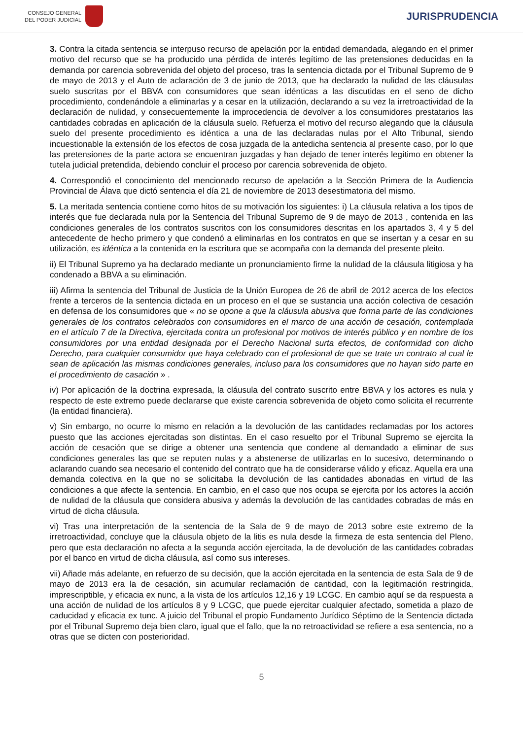CONSEJO GENERAL
DEL PODER JUDICIAL
JURISPRUDENCIA
3. Contra la citada sentencia se interpuso recurso de apelación por la entidad demandada, alegando en el primer motivo del recurso que se ha producido una pérdida de interés legítimo de las pretensiones deducidas en la demanda por carencia sobrevenida del objeto del proceso, tras la sentencia dictada por el Tribunal Supremo de 9 de mayo de 2013 y el Auto de aclaración de 3 de junio de 2013, que ha declarado la nulidad de las cláusulas suelo suscritas por el BBVA con consumidores que sean idénticas a las discutidas en el seno de dicho procedimiento, condenándole a eliminarlas y a cesar en la utilización, declarando a su vez la irretroactividad de la declaración de nulidad, y consecuentemente la improcedencia de devolver a los consumidores prestatarios las cantidades cobradas en aplicación de la cláusula suelo. Refuerza el motivo del recurso alegando que la cláusula suelo del presente procedimiento es idéntica a una de las declaradas nulas por el Alto Tribunal, siendo incuestionable la extensión de los efectos de cosa juzgada de la antedicha sentencia al presente caso, por lo que las pretensiones de la parte actora se encuentran juzgadas y han dejado de tener interés legítimo en obtener la tutela judicial pretendida, debiendo concluir el proceso por carencia sobrevenida de objeto.
4. Correspondió el conocimiento del mencionado recurso de apelación a la Sección Primera de la Audiencia Provincial de Álava que dictó sentencia el día 21 de noviembre de 2013 desestimatoria del mismo.
5. La meritada sentencia contiene como hitos de su motivación los siguientes: i) La cláusula relativa a los tipos de interés que fue declarada nula por la Sentencia del Tribunal Supremo de 9 de mayo de 2013 , contenida en las condiciones generales de los contratos suscritos con los consumidores descritas en los apartados 3, 4 y 5 del antecedente de hecho primero y que condenó a eliminarlas en los contratos en que se insertan y a cesar en su utilización, es idéntica a la contenida en la escritura que se acompaña con la demanda del presente pleito.
ii) El Tribunal Supremo ya ha declarado mediante un pronunciamiento firme la nulidad de la cláusula litigiosa y ha condenado a BBVA a su eliminación.
iii) Afirma la sentencia del Tribunal de Justicia de la Unión Europea de 26 de abril de 2012 acerca de los efectos frente a terceros de la sentencia dictada en un proceso en el que se sustancia una acción colectiva de cesación en defensa de los consumidores que « no se opone a que la cláusula abusiva que forma parte de las condiciones generales de los contratos celebrados con consumidores en el marco de una acción de cesación, contemplada en el artículo 7 de la Directiva, ejercitada contra un profesional por motivos de interés público y en nombre de los consumidores por una entidad designada por el Derecho Nacional surta efectos, de conformidad con dicho Derecho, para cualquier consumidor que haya celebrado con el profesional de que se trate un contrato al cual le sean de aplicación las mismas condiciones generales, incluso para los consumidores que no hayan sido parte en el procedimiento de casación » .
iv) Por aplicación de la doctrina expresada, la cláusula del contrato suscrito entre BBVA y los actores es nula y respecto de este extremo puede declararse que existe carencia sobrevenida de objeto como solicita el recurrente (la entidad financiera).
v) Sin embargo, no ocurre lo mismo en relación a la devolución de las cantidades reclamadas por los actores puesto que las acciones ejercitadas son distintas. En el caso resuelto por el Tribunal Supremo se ejercita la acción de cesación que se dirige a obtener una sentencia que condene al demandado a eliminar de sus condiciones generales las que se reputen nulas y a abstenerse de utilizarlas en lo sucesivo, determinando o aclarando cuando sea necesario el contenido del contrato que ha de considerarse válido y eficaz. Aquella era una demanda colectiva en la que no se solicitaba la devolución de las cantidades abonadas en virtud de las condiciones a que afecte la sentencia. En cambio, en el caso que nos ocupa se ejercita por los actores la acción de nulidad de la cláusula que considera abusiva y además la devolución de las cantidades cobradas de más en virtud de dicha cláusula.
vi) Tras una interpretación de la sentencia de la Sala de 9 de mayo de 2013 sobre este extremo de la irretroactividad, concluye que la cláusula objeto de la litis es nula desde la firmeza de esta sentencia del Pleno, pero que esta declaración no afecta a la segunda acción ejercitada, la de devolución de las cantidades cobradas por el banco en virtud de dicha cláusula, así como sus intereses.
vii) Añade más adelante, en refuerzo de su decisión, que la acción ejercitada en la sentencia de esta Sala de 9 de mayo de 2013 era la de cesación, sin acumular reclamación de cantidad, con la legitimación restringida, imprescriptible, y eficacia ex nunc, a la vista de los artículos 12,16 y 19 LCGC. En cambio aquí se da respuesta a una acción de nulidad de los artículos 8 y 9 LCGC, que puede ejercitar cualquier afectado, sometida a plazo de caducidad y eficacia ex tunc. A juicio del Tribunal el propio Fundamento Jurídico Séptimo de la Sentencia dictada por el Tribunal Supremo deja bien claro, igual que el fallo, que la no retroactividad se refiere a esa sentencia, no a otras que se dicten con posterioridad.
5